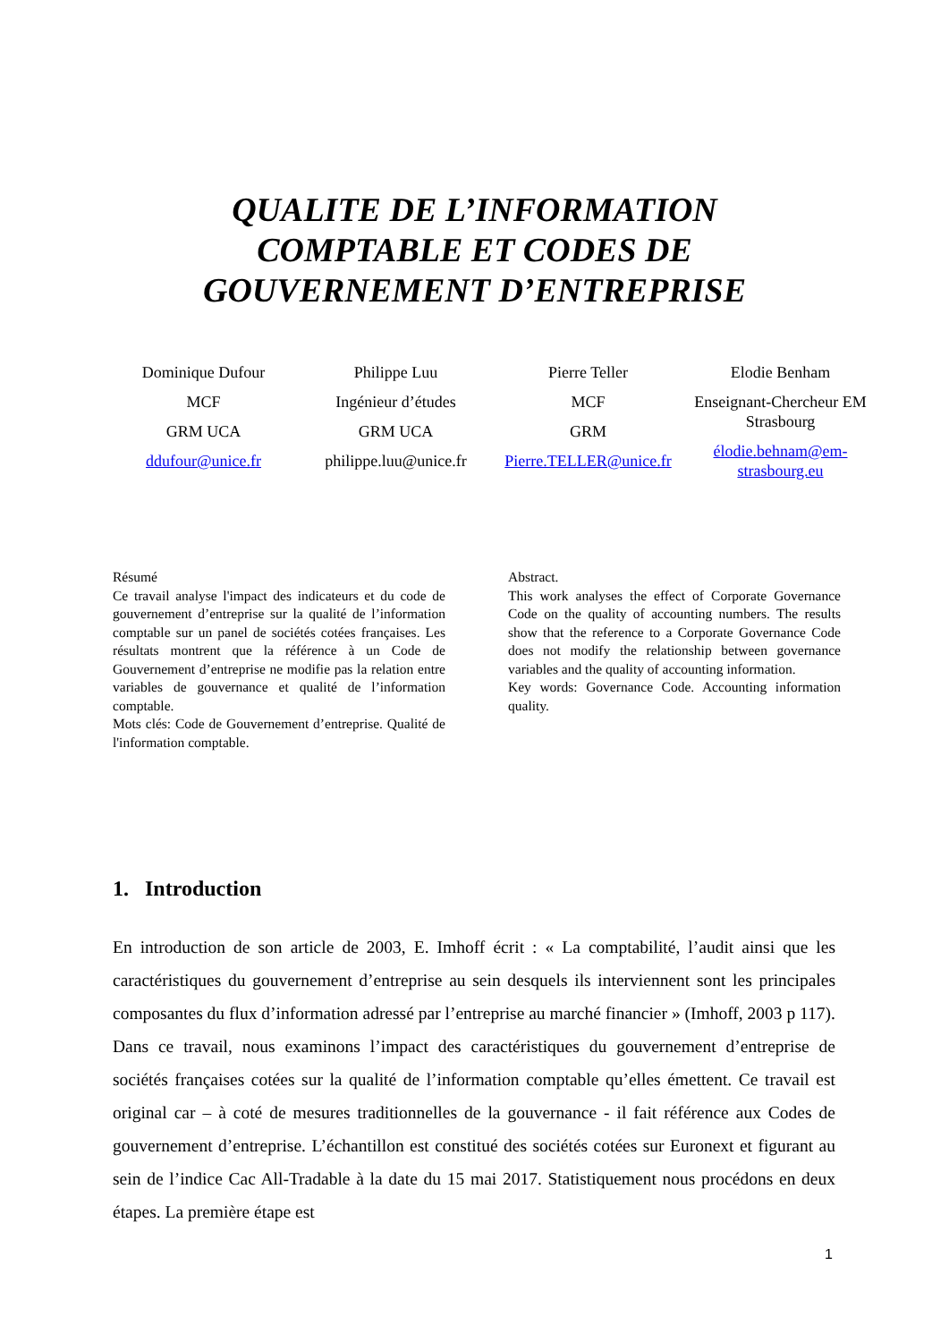QUALITE DE L’INFORMATION
COMPTABLE ET CODES DE
GOUVERNEMENT D’ENTREPRISE
Dominique Dufour
MCF
GRM UCA
ddufour@unice.fr
Philippe Luu
Ingénieur d’études
GRM UCA
philippe.luu@unice.fr
Pierre Teller
MCF
GRM
Pierre.TELLER@unice.fr
Elodie Benham
Enseignant-Chercheur EM Strasbourg
élodie.behnam@em-strasbourg.eu
Résumé
Ce travail analyse l'impact des indicateurs et du code de gouvernement d’entreprise sur la qualité de l’information comptable sur un panel de sociétés cotées françaises. Les résultats montrent que la référence à un Code de Gouvernement d’entreprise ne modifie pas la relation entre variables de gouvernance et qualité de l’information comptable.
Mots clés: Code de Gouvernement d’entreprise. Qualité de l'information comptable.
Abstract.
This work analyses the effect of Corporate Governance Code on the quality of accounting numbers. The results show that the reference to a Corporate Governance Code does not modify the relationship between governance variables and the quality of accounting information.
Key words: Governance Code. Accounting information quality.
1. Introduction
En introduction de son article de 2003, E. Imhoff écrit : « La comptabilité, l’audit ainsi que les caractéristiques du gouvernement d’entreprise au sein desquels ils interviennent sont les principales composantes du flux d’information adressé par l’entreprise au marché financier » (Imhoff, 2003 p 117). Dans ce travail, nous examinons l’impact des caractéristiques du gouvernement d’entreprise de sociétés françaises cotées sur la qualité de l’information comptable qu’elles émettent. Ce travail est original car – à coté de mesures traditionnelles de la gouvernance - il fait référence aux Codes de gouvernement d’entreprise. L’échantillon est constitué des sociétés cotées sur Euronext et figurant au sein de l’indice Cac All-Tradable à la date du 15 mai 2017. Statistiquement nous procédons en deux étapes. La première étape est
1